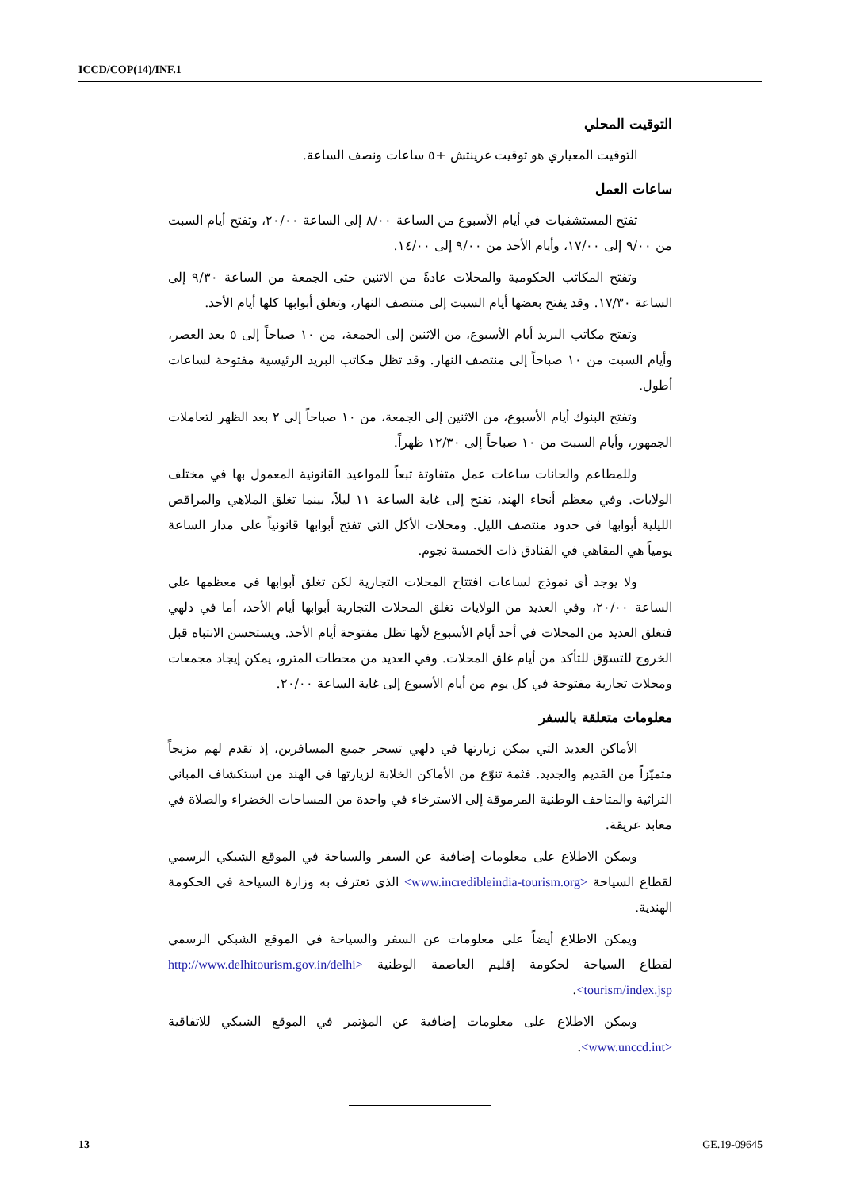ICCD/COP(14)/INF.1
التوقيت المحلي
التوقيت المعياري هو توقيت غرينتش +٥ ساعات ونصف الساعة.
ساعات العمل
تفتح المستشفيات في أيام الأسبوع من الساعة ٨/٠٠ إلى الساعة ٢٠/٠٠، وتفتح أيام السبت من ٩/٠٠ إلى ١٧/٠٠، وأيام الأحد من ٩/٠٠ إلى ١٤/٠٠.
وتفتح المكاتب الحكومية والمحلات عادةً من الاثنين حتى الجمعة من الساعة ٩/٣٠ إلى الساعة ١٧/٣٠. وقد يفتح بعضها أيام السبت إلى منتصف النهار، وتغلق أبوابها كلها أيام الأحد.
وتفتح مكاتب البريد أيام الأسبوع، من الاثنين إلى الجمعة، من ١٠ صباحاً إلى ٥ بعد العصر، وأيام السبت من ١٠ صباحاً إلى منتصف النهار. وقد تظل مكاتب البريد الرئيسية مفتوحة لساعات أطول.
وتفتح البنوك أيام الأسبوع، من الاثنين إلى الجمعة، من ١٠ صباحاً إلى ٢ بعد الظهر لتعاملات الجمهور، وأيام السبت من ١٠ صباحاً إلى ١٢/٣٠ ظهراً.
وللمطاعم والحانات ساعات عمل متفاوتة تبعاً للمواعيد القانونية المعمول بها في مختلف الولايات. وفي معظم أنحاء الهند، تفتح إلى غاية الساعة ١١ ليلاً، بينما تغلق الملاهي والمراقص الليلية أبوابها في حدود منتصف الليل. ومحلات الأكل التي تفتح أبوابها قانونياً على مدار الساعة يومياً هي المقاهي في الفنادق ذات الخمسة نجوم.
ولا يوجد أي نموذج لساعات افتتاح المحلات التجارية لكن تغلق أبوابها في معظمها على الساعة ٢٠/٠٠، وفي العديد من الولايات تغلق المحلات التجارية أبوابها أيام الأحد، أما في دلهي فتغلق العديد من المحلات في أحد أيام الأسبوع لأنها تظل مفتوحة أيام الأحد. ويستحسن الانتباه قبل الخروج للتسوّق للتأكد من أيام غلق المحلات. وفي العديد من محطات المترو، يمكن إيجاد مجمعات ومحلات تجارية مفتوحة في كل يوم من أيام الأسبوع إلى غاية الساعة ٢٠/٠٠.
معلومات متعلقة بالسفر
الأماكن العديد التي يمكن زيارتها في دلهي تسحر جميع المسافرين، إذ تقدم لهم مزيجاً متميّزاً من القديم والجديد. فثمة تنوّع من الأماكن الخلابة لزيارتها في الهند من استكشاف المباني التراثية والمتاحف الوطنية المرموقة إلى الاسترخاء في واحدة من المساحات الخضراء والصلاة في معابد عريقة.
ويمكن الاطلاع على معلومات إضافية عن السفر والسياحة في الموقع الشبكي الرسمي لقطاع السياحة <www.incredibleindia-tourism.org> الذي تعترف به وزارة السياحة في الحكومة الهندية.
ويمكن الاطلاع أيضاً على معلومات عن السفر والسياحة في الموقع الشبكي الرسمي لقطاع السياحة لحكومة إقليم العاصمة الوطنية <http://www.delhitourism.gov.in/delhi tourism/index.jsp>.
ويمكن الاطلاع على معلومات إضافية عن المؤتمر في الموقع الشبكي للاتفاقية <www.unccd.int>.
13 GE.19-09645